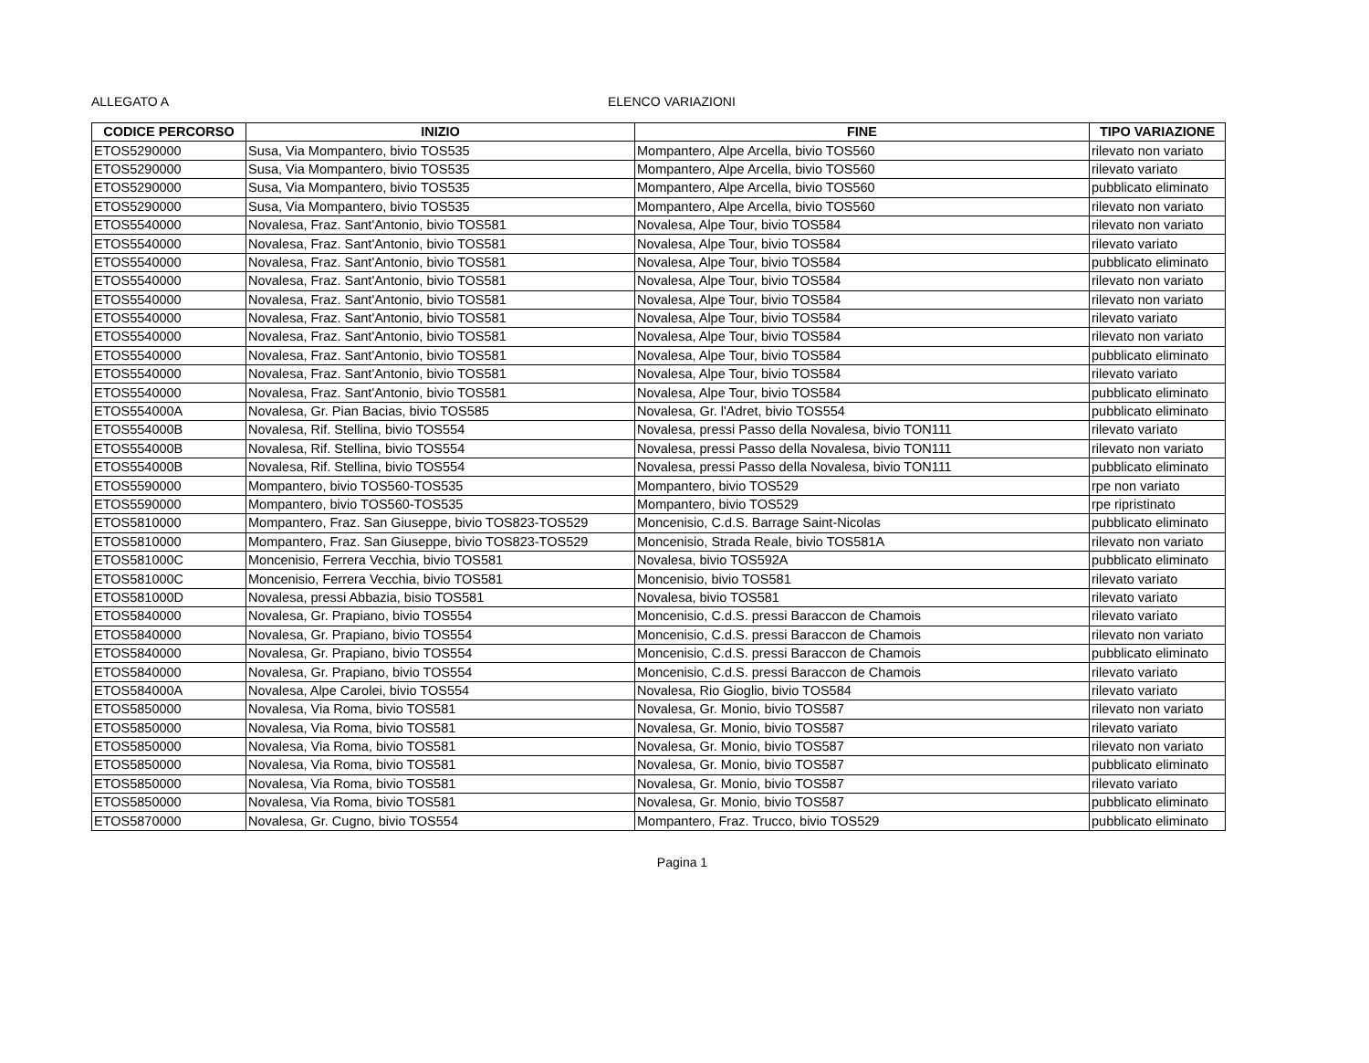ALLEGATO A ELENCO VARIAZIONI
| CODICE PERCORSO | INIZIO | FINE | TIPO VARIAZIONE |
| --- | --- | --- | --- |
| ETOS5290000 | Susa, Via Mompantero, bivio TOS535 | Mompantero, Alpe Arcella, bivio TOS560 | rilevato non variato |
| ETOS5290000 | Susa, Via Mompantero, bivio TOS535 | Mompantero, Alpe Arcella, bivio TOS560 | rilevato variato |
| ETOS5290000 | Susa, Via Mompantero, bivio TOS535 | Mompantero, Alpe Arcella, bivio TOS560 | pubblicato eliminato |
| ETOS5290000 | Susa, Via Mompantero, bivio TOS535 | Mompantero, Alpe Arcella, bivio TOS560 | rilevato non variato |
| ETOS5540000 | Novalesa, Fraz. Sant'Antonio, bivio TOS581 | Novalesa, Alpe Tour, bivio TOS584 | rilevato non variato |
| ETOS5540000 | Novalesa, Fraz. Sant'Antonio, bivio TOS581 | Novalesa, Alpe Tour, bivio TOS584 | rilevato variato |
| ETOS5540000 | Novalesa, Fraz. Sant'Antonio, bivio TOS581 | Novalesa, Alpe Tour, bivio TOS584 | pubblicato eliminato |
| ETOS5540000 | Novalesa, Fraz. Sant'Antonio, bivio TOS581 | Novalesa, Alpe Tour, bivio TOS584 | rilevato non variato |
| ETOS5540000 | Novalesa, Fraz. Sant'Antonio, bivio TOS581 | Novalesa, Alpe Tour, bivio TOS584 | rilevato non variato |
| ETOS5540000 | Novalesa, Fraz. Sant'Antonio, bivio TOS581 | Novalesa, Alpe Tour, bivio TOS584 | rilevato variato |
| ETOS5540000 | Novalesa, Fraz. Sant'Antonio, bivio TOS581 | Novalesa, Alpe Tour, bivio TOS584 | rilevato non variato |
| ETOS5540000 | Novalesa, Fraz. Sant'Antonio, bivio TOS581 | Novalesa, Alpe Tour, bivio TOS584 | pubblicato eliminato |
| ETOS5540000 | Novalesa, Fraz. Sant'Antonio, bivio TOS581 | Novalesa, Alpe Tour, bivio TOS584 | rilevato variato |
| ETOS5540000 | Novalesa, Fraz. Sant'Antonio, bivio TOS581 | Novalesa, Alpe Tour, bivio TOS584 | pubblicato eliminato |
| ETOS554000A | Novalesa, Gr. Pian Bacias, bivio TOS585 | Novalesa, Gr. l'Adret, bivio TOS554 | pubblicato eliminato |
| ETOS554000B | Novalesa, Rif. Stellina, bivio TOS554 | Novalesa, pressi Passo della Novalesa, bivio TON111 | rilevato variato |
| ETOS554000B | Novalesa, Rif. Stellina, bivio TOS554 | Novalesa, pressi Passo della Novalesa, bivio TON111 | rilevato non variato |
| ETOS554000B | Novalesa, Rif. Stellina, bivio TOS554 | Novalesa, pressi Passo della Novalesa, bivio TON111 | pubblicato eliminato |
| ETOS5590000 | Mompantero, bivio TOS560-TOS535 | Mompantero, bivio TOS529 | rpe non variato |
| ETOS5590000 | Mompantero, bivio TOS560-TOS535 | Mompantero, bivio TOS529 | rpe ripristinato |
| ETOS5810000 | Mompantero, Fraz. San Giuseppe, bivio TOS823-TOS529 | Moncenisio, C.d.S. Barrage Saint-Nicolas | pubblicato eliminato |
| ETOS5810000 | Mompantero, Fraz. San Giuseppe, bivio TOS823-TOS529 | Moncenisio, Strada Reale, bivio TOS581A | rilevato non variato |
| ETOS581000C | Moncenisio, Ferrera Vecchia, bivio TOS581 | Novalesa, bivio TOS592A | pubblicato eliminato |
| ETOS581000C | Moncenisio, Ferrera Vecchia, bivio TOS581 | Moncenisio, bivio TOS581 | rilevato variato |
| ETOS581000D | Novalesa, pressi Abbazia, bisio TOS581 | Novalesa, bivio TOS581 | rilevato variato |
| ETOS5840000 | Novalesa, Gr. Prapiano, bivio TOS554 | Moncenisio, C.d.S. pressi Baraccon de Chamois | rilevato variato |
| ETOS5840000 | Novalesa, Gr. Prapiano, bivio TOS554 | Moncenisio, C.d.S. pressi Baraccon de Chamois | rilevato non variato |
| ETOS5840000 | Novalesa, Gr. Prapiano, bivio TOS554 | Moncenisio, C.d.S. pressi Baraccon de Chamois | pubblicato eliminato |
| ETOS5840000 | Novalesa, Gr. Prapiano, bivio TOS554 | Moncenisio, C.d.S. pressi Baraccon de Chamois | rilevato variato |
| ETOS584000A | Novalesa, Alpe Carolei, bivio TOS554 | Novalesa, Rio Gioglio, bivio TOS584 | rilevato variato |
| ETOS5850000 | Novalesa, Via Roma, bivio TOS581 | Novalesa, Gr. Monio, bivio TOS587 | rilevato non variato |
| ETOS5850000 | Novalesa, Via Roma, bivio TOS581 | Novalesa, Gr. Monio, bivio TOS587 | rilevato variato |
| ETOS5850000 | Novalesa, Via Roma, bivio TOS581 | Novalesa, Gr. Monio, bivio TOS587 | rilevato non variato |
| ETOS5850000 | Novalesa, Via Roma, bivio TOS581 | Novalesa, Gr. Monio, bivio TOS587 | pubblicato eliminato |
| ETOS5850000 | Novalesa, Via Roma, bivio TOS581 | Novalesa, Gr. Monio, bivio TOS587 | rilevato variato |
| ETOS5850000 | Novalesa, Via Roma, bivio TOS581 | Novalesa, Gr. Monio, bivio TOS587 | pubblicato eliminato |
| ETOS5870000 | Novalesa, Gr. Cugno, bivio TOS554 | Mompantero, Fraz. Trucco, bivio TOS529 | pubblicato eliminato |
Pagina 1